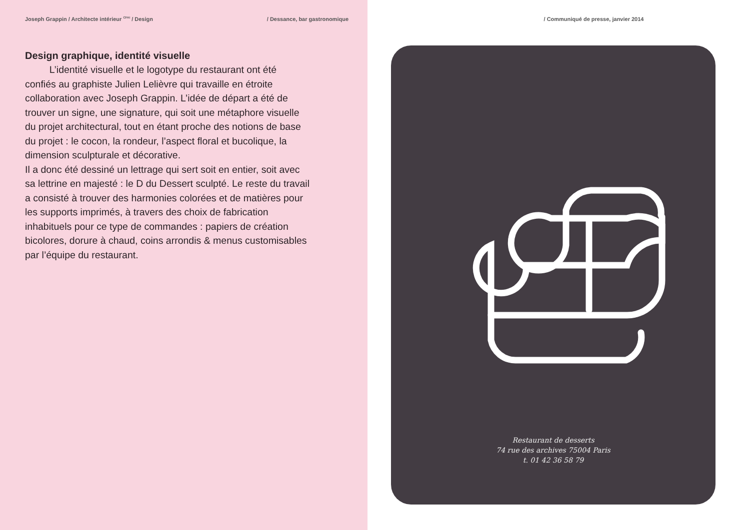Joseph Grappin / Architecte intérieur <sup>CFAI</sup> / Design / Dessance, bar gastronomique
Design graphique, identité visuelle
   L’identité visuelle et le logotype du restaurant ont été confiés au graphiste Julien Lelièvre qui travaille en étroite collaboration avec Joseph Grappin. L’idée de départ a été de trouver un signe, une signature, qui soit une métaphore visuelle du projet architectural, tout en étant proche des notions de base du projet : le cocon, la rondeur, l’aspect floral et bucolique, la dimension sculpturale et décorative.
Il a donc été dessiné un lettrage qui sert soit en entier, soit avec sa lettrine en majesté : le D du Dessert sculpté. Le reste du travail a consisté à trouver des harmonies colorées et de matières pour les supports imprimés, à travers des choix de fabrication inhabituels pour ce type de commandes : papiers de création bicolores, dorure à chaud, coins arrondis & menus customisables par l’équipe du restaurant.
/ Communiqué de presse, janvier 2014
Restaurant de desserts
74 rue des archives 75004 Paris
t. 01 42 36 58 79